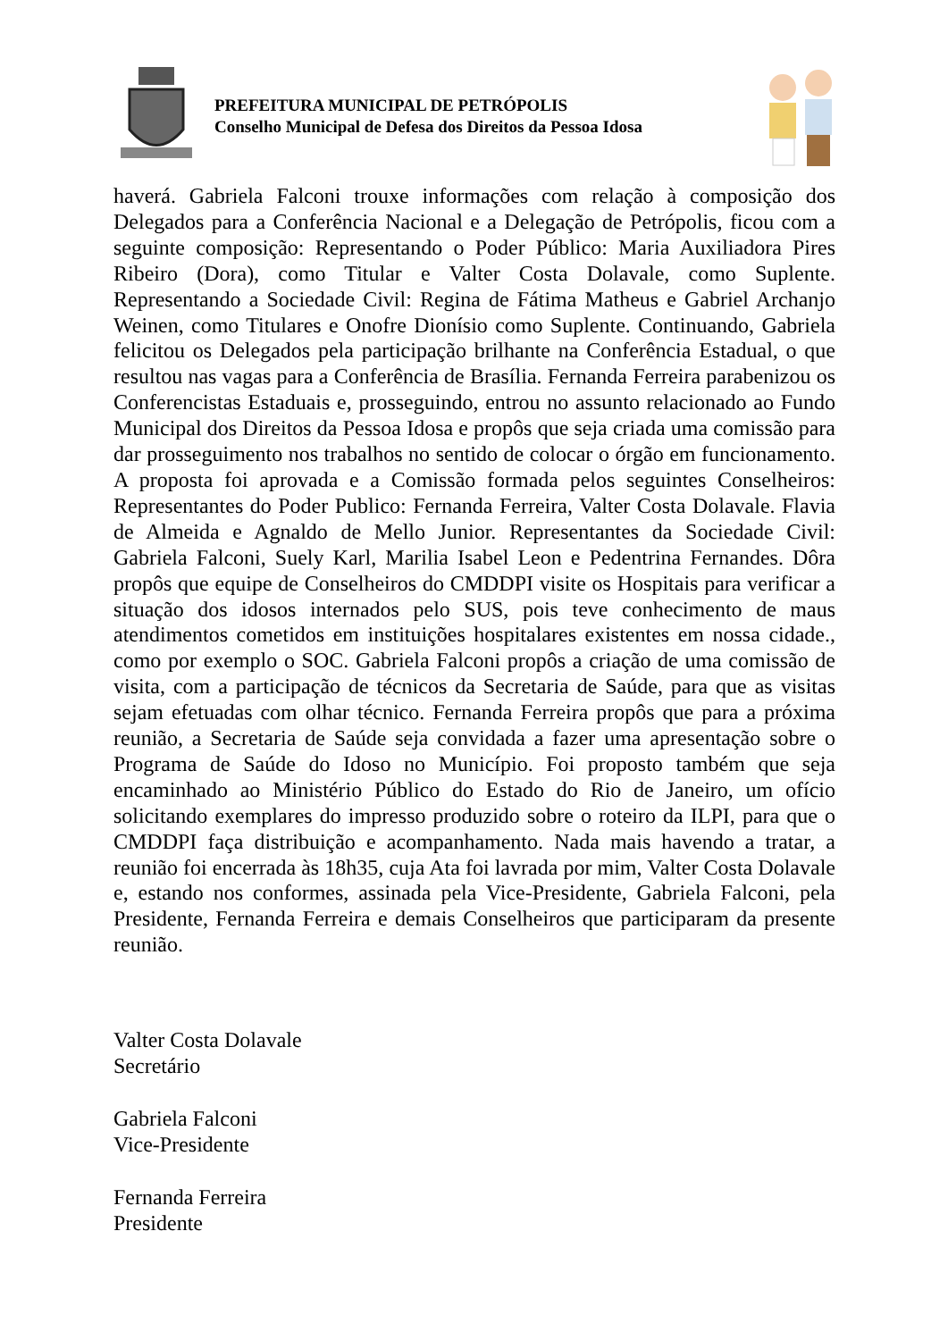PREFEITURA MUNICIPAL DE PETRÓPOLIS
Conselho Municipal de Defesa dos Direitos da Pessoa Idosa
haverá. Gabriela Falconi trouxe informações com relação à composição dos Delegados para a Conferência Nacional e a Delegação de Petrópolis, ficou com a seguinte composição: Representando o Poder Público: Maria Auxiliadora Pires Ribeiro (Dora), como Titular e Valter Costa Dolavale, como Suplente. Representando a Sociedade Civil: Regina de Fátima Matheus e Gabriel Archanjo Weinen, como Titulares e Onofre Dionísio como Suplente. Continuando, Gabriela felicitou os Delegados pela participação brilhante na Conferência Estadual, o que resultou nas vagas para a Conferência de Brasília. Fernanda Ferreira parabenizou os Conferencistas Estaduais e, prosseguindo, entrou no assunto relacionado ao Fundo Municipal dos Direitos da Pessoa Idosa e propôs que seja criada uma comissão para dar prosseguimento nos trabalhos no sentido de colocar o órgão em funcionamento. A proposta foi aprovada e a Comissão formada pelos seguintes Conselheiros: Representantes do Poder Publico: Fernanda Ferreira, Valter Costa Dolavale. Flavia de Almeida e Agnaldo de Mello Junior. Representantes da Sociedade Civil: Gabriela Falconi, Suely Karl, Marilia Isabel Leon e Pedentrina Fernandes. Dôra propôs que equipe de Conselheiros do CMDDPI visite os Hospitais para verificar a situação dos idosos internados pelo SUS, pois teve conhecimento de maus atendimentos cometidos em instituições hospitalares existentes em nossa cidade., como por exemplo o SOC. Gabriela Falconi propôs a criação de uma comissão de visita, com a participação de técnicos da Secretaria de Saúde, para que as visitas sejam efetuadas com olhar técnico. Fernanda Ferreira propôs que para a próxima reunião, a Secretaria de Saúde seja convidada a fazer uma apresentação sobre o Programa de Saúde do Idoso no Município. Foi proposto também que seja encaminhado ao Ministério Público do Estado do Rio de Janeiro, um ofício solicitando exemplares do impresso produzido sobre o roteiro da ILPI, para que o CMDDPI faça distribuição e acompanhamento. Nada mais havendo a tratar, a reunião foi encerrada às 18h35, cuja Ata foi lavrada por mim, Valter Costa Dolavale e, estando nos conformes, assinada pela Vice-Presidente, Gabriela Falconi, pela Presidente, Fernanda Ferreira e demais Conselheiros que participaram da presente reunião.
Valter Costa Dolavale
Secretário
Gabriela Falconi
Vice-Presidente
Fernanda Ferreira
Presidente